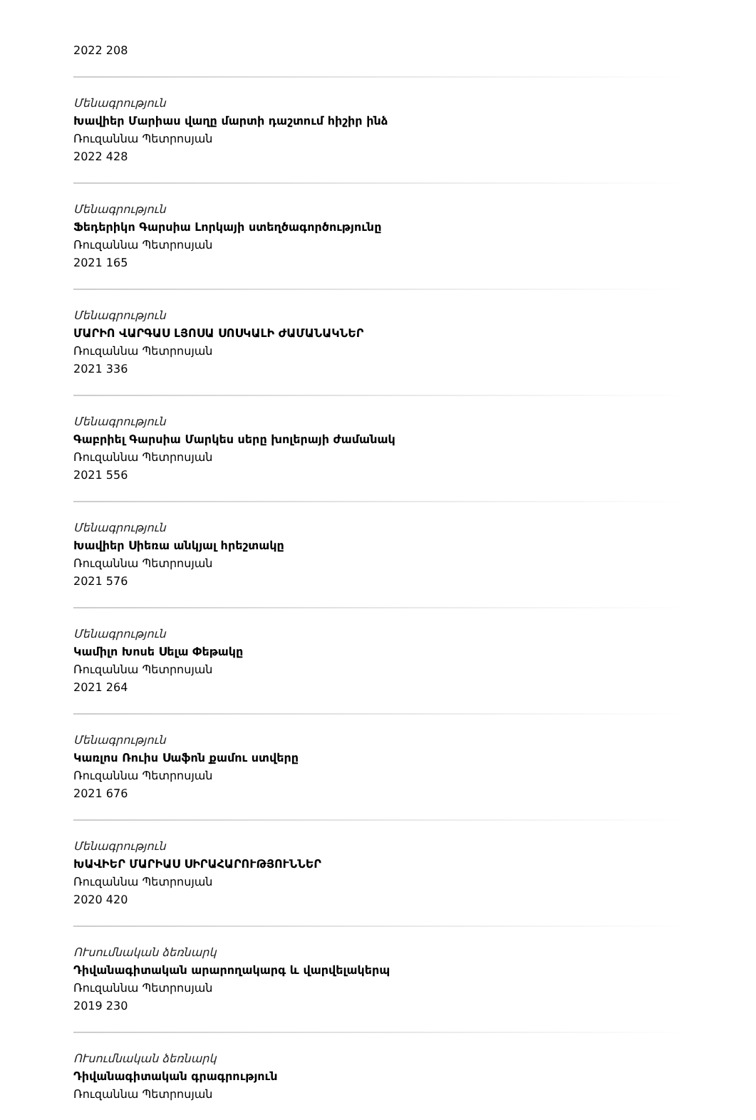2022 208
Մենագրություն
Խավիեր Մարիաս վաղը մարտի դաշտում հիշիր ինձ
Ռուզաննա Պետրոսյան
2022 428
Մենագրություն
Ֆեդերիկո Գարսիա Լորկայի ստեղծագործությունը
Ռուզաննա Պետրոսյան
2021 165
Մենագրություն
ՄԱՐԻՈ ՎԱՐԳԱՍ ԼՅՈՍԱ ՍՈՍԿԱԼԻ ԺԱՄԱՆԱԿՆԵՐ
Ռուզաննա Պետրոսյան
2021 336
Մենագրություն
Գաբրիել Գարսիա Մարկես սերը խոլերայի ժամանակ
Ռուզաննա Պետրոսյան
2021 556
Մենագրություն
Խավիեր Սիեռա անկյալ հրեշտակը
Ռուզաննա Պետրոսյան
2021 576
Մենագրություն
Կամիլո Խոսե Սելա Փեթակը
Ռուզաննա Պետրոսյան
2021 264
Մենագրություն
Կառլոս Ռուիս Սաֆոն քամու ստվերը
Ռուզաննա Պետրոսյան
2021 676
Մենագրություն
ԽԱՎԻԵՐ ՄԱՐԻԱՍ ՍԻՐԱՀԱՐՈՒԹՅՈՒՆՆԵՐ
Ռուզաննա Պետրոսյան
2020 420
ՈՒսումնական ձեռնարկ
Դիվանագիտական արարողակարգ և վարվելակերպ
Ռուզաննա Պետրոսյան
2019 230
ՈՒսումնական ձեռնարկ
Դիվանագիտական գրագրություն
Ռուզաննա Պետրոսյան